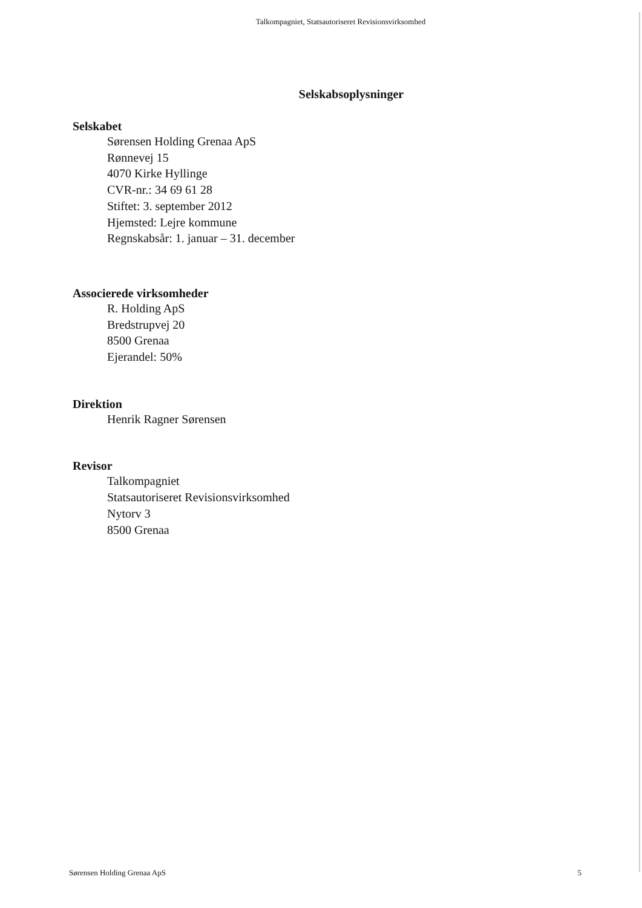Talkompagniet, Statsautoriseret Revisionsvirksomhed
Selskabsoplysninger
Selskabet
Sørensen Holding Grenaa ApS
Rønnevej 15
4070 Kirke Hyllinge
CVR-nr.: 34 69 61 28
Stiftet: 3. september 2012
Hjemsted: Lejre kommune
Regnskabsår: 1. januar – 31. december
Associerede virksomheder
R. Holding ApS
Bredstrupvej 20
8500 Grenaa
Ejerandel: 50%
Direktion
Henrik Ragner Sørensen
Revisor
Talkompagniet
Statsautoriseret Revisionsvirksomhed
Nytorv 3
8500 Grenaa
Sørensen Holding Grenaa ApS 5